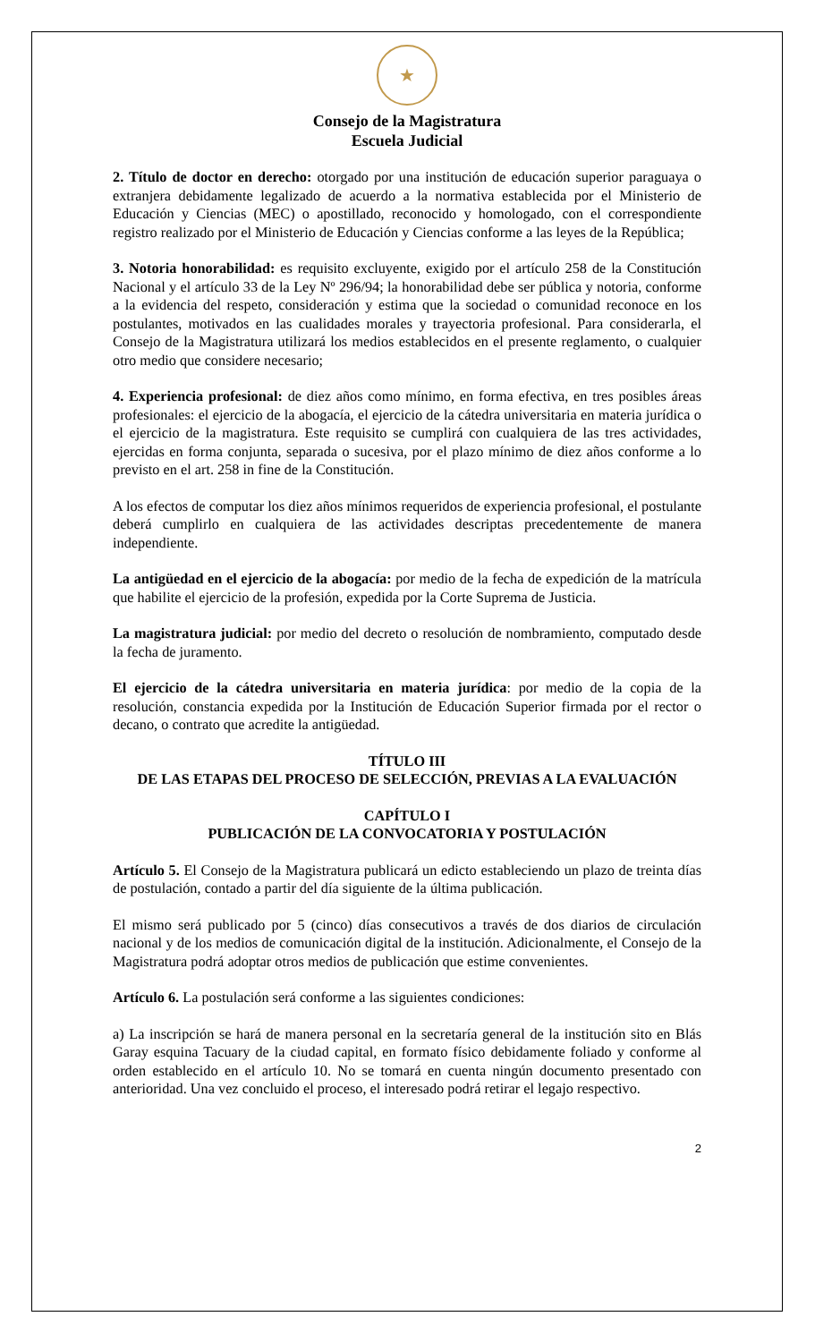★
Consejo de la Magistratura
Escuela Judicial
2. Título de doctor en derecho: otorgado por una institución de educación superior paraguaya o extranjera debidamente legalizado de acuerdo a la normativa establecida por el Ministerio de Educación y Ciencias (MEC) o apostillado, reconocido y homologado, con el correspondiente registro realizado por el Ministerio de Educación y Ciencias conforme a las leyes de la República;
3. Notoria honorabilidad: es requisito excluyente, exigido por el artículo 258 de la Constitución Nacional y el artículo 33 de la Ley Nº 296/94; la honorabilidad debe ser pública y notoria, conforme a la evidencia del respeto, consideración y estima que la sociedad o comunidad reconoce en los postulantes, motivados en las cualidades morales y trayectoria profesional. Para considerarla, el Consejo de la Magistratura utilizará los medios establecidos en el presente reglamento, o cualquier otro medio que considere necesario;
4. Experiencia profesional: de diez años como mínimo, en forma efectiva, en tres posibles áreas profesionales: el ejercicio de la abogacía, el ejercicio de la cátedra universitaria en materia jurídica o el ejercicio de la magistratura. Este requisito se cumplirá con cualquiera de las tres actividades, ejercidas en forma conjunta, separada o sucesiva, por el plazo mínimo de diez años conforme a lo previsto en el art. 258 in fine de la Constitución.
A los efectos de computar los diez años mínimos requeridos de experiencia profesional, el postulante deberá cumplirlo en cualquiera de las actividades descriptas precedentemente de manera independiente.
La antigüedad en el ejercicio de la abogacía: por medio de la fecha de expedición de la matrícula que habilite el ejercicio de la profesión, expedida por la Corte Suprema de Justicia.
La magistratura judicial: por medio del decreto o resolución de nombramiento, computado desde la fecha de juramento.
El ejercicio de la cátedra universitaria en materia jurídica: por medio de la copia de la resolución, constancia expedida por la Institución de Educación Superior firmada por el rector o decano, o contrato que acredite la antigüedad.
TÍTULO III
DE LAS ETAPAS DEL PROCESO DE SELECCIÓN, PREVIAS A LA EVALUACIÓN
CAPÍTULO I
PUBLICACIÓN DE LA CONVOCATORIA Y POSTULACIÓN
Artículo 5. El Consejo de la Magistratura publicará un edicto estableciendo un plazo de treinta días de postulación, contado a partir del día siguiente de la última publicación.
El mismo será publicado por 5 (cinco) días consecutivos a través de dos diarios de circulación nacional y de los medios de comunicación digital de la institución. Adicionalmente, el Consejo de la Magistratura podrá adoptar otros medios de publicación que estime convenientes.
Artículo 6. La postulación será conforme a las siguientes condiciones:
a) La inscripción se hará de manera personal en la secretaría general de la institución sito en Blás Garay esquina Tacuary de la ciudad capital, en formato físico debidamente foliado y conforme al orden establecido en el artículo 10. No se tomará en cuenta ningún documento presentado con anterioridad. Una vez concluido el proceso, el interesado podrá retirar el legajo respectivo.
2